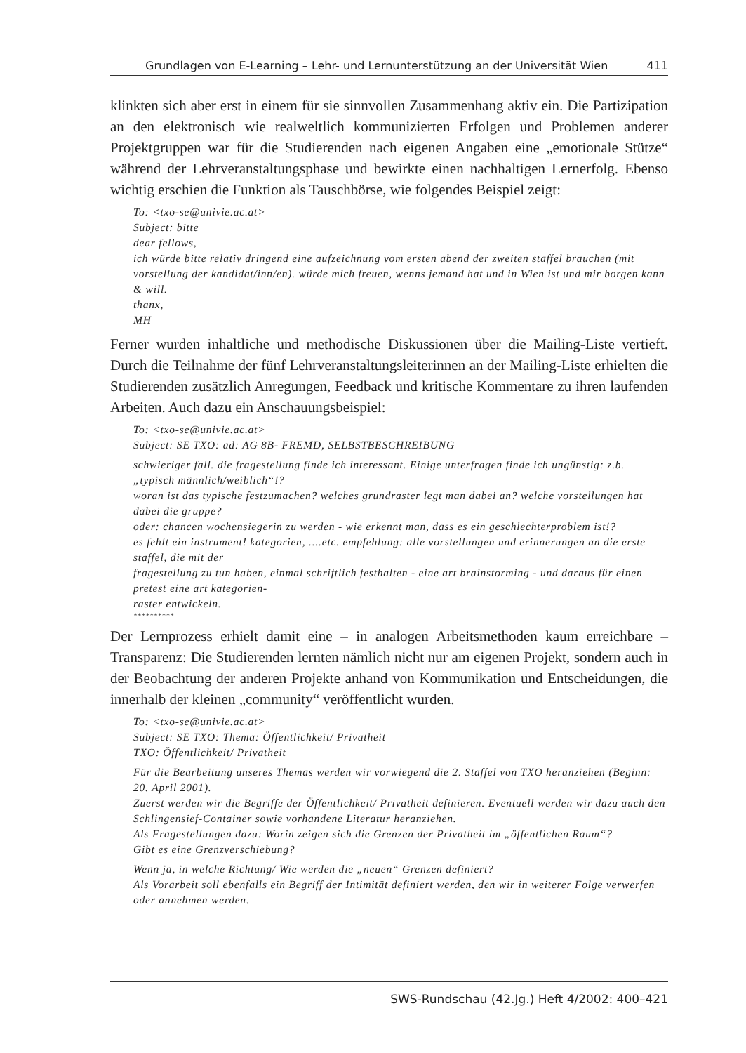Grundlagen von E-Learning – Lehr- und Lernunterstützung an der Universität Wien 411
klinkten sich aber erst in einem für sie sinnvollen Zusammenhang aktiv ein. Die Partizipation an den elektronisch wie realweltlich kommunizierten Erfolgen und Problemen anderer Projektgruppen war für die Studierenden nach eigenen Angaben eine „emotionale Stütze“ während der Lehrveranstaltungsphase und bewirkte einen nachhaltigen Lernerfolg. Ebenso wichtig erschien die Funktion als Tauschbörse, wie folgendes Beispiel zeigt:
To: <txo-se@univie.ac.at>
Subject: bitte
dear fellows,
ich würde bitte relativ dringend eine aufzeichnung vom ersten abend der zweiten staffel brauchen (mit vorstellung der kandidat/inn/en). würde mich freuen, wenns jemand hat und in Wien ist und mir borgen kann & will.
thanx,
MH
Ferner wurden inhaltliche und methodische Diskussionen über die Mailing-Liste vertieft. Durch die Teilnahme der fünf Lehrveranstaltungsleiterinnen an der Mailing-Liste erhielten die Studierenden zusätzlich Anregungen, Feedback und kritische Kommentare zu ihren laufenden Arbeiten. Auch dazu ein Anschauungsbeispiel:
To: <txo-se@univie.ac.at>
Subject: SE TXO: ad: AG 8B- FREMD, SELBSTBESCHREIBUNG
schwieriger fall. die fragestellung finde ich interessant. Einige unterfragen finde ich ungünstig: z.b. „typisch männlich/weiblich“!?
woran ist das typische festzumachen? welches grundraster legt man dabei an? welche vorstellungen hat dabei die gruppe?
oder: chancen wochensiegerin zu werden - wie erkennt man, dass es ein geschlechterproblem ist!?
es fehlt ein instrument! kategorien, ....etc. empfehlung: alle vorstellungen und erinnerungen an die erste staffel, die mit der
fragestellung zu tun haben, einmal schriftlich festhalten - eine art brainstorming - und daraus für einen pretest eine art kategorien-
raster entwickeln.
**********
Der Lernprozess erhielt damit eine – in analogen Arbeitsmethoden kaum erreichbare – Transparenz: Die Studierenden lernten nämlich nicht nur am eigenen Projekt, sondern auch in der Beobachtung der anderen Projekte anhand von Kommunikation und Entscheidungen, die innerhalb der kleinen „community“ veröffentlicht wurden.
To: <txo-se@univie.ac.at>
Subject: SE TXO: Thema: Öffentlichkeit/ Privatheit
TXO: Öffentlichkeit/ Privatheit
Für die Bearbeitung unseres Themas werden wir vorwiegend die 2. Staffel von TXO heranziehen (Beginn: 20. April 2001).
Zuerst werden wir die Begriffe der Öffentlichkeit/ Privatheit definieren. Eventuell werden wir dazu auch den Schlingensief-Container sowie vorhandene Literatur heranziehen.
Als Fragestellungen dazu: Worin zeigen sich die Grenzen der Privatheit im „öffentlichen Raum“?
Gibt es eine Grenzverschiebung?
Wenn ja, in welche Richtung/ Wie werden die „neuen“ Grenzen definiert?
Als Vorarbeit soll ebenfalls ein Begriff der Intimität definiert werden, den wir in weiterer Folge verwerfen oder annehmen werden.
SWS-Rundschau (42.Jg.) Heft 4/2002: 400–421